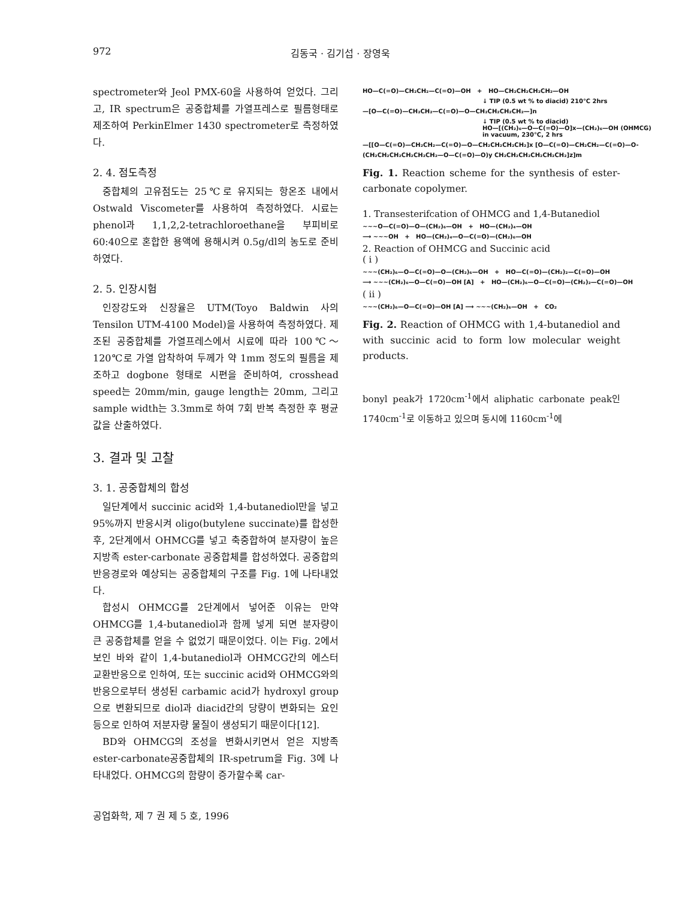972 김동국 · 김기섭 · 장영욱
spectrometer와 Jeol PMX-60을 사용하여 얻었다. 그리고, IR spectrum은 공중합체를 가열프레스로 필름형태로 제조하여 PerkinElmer 1430 spectrometer로 측정하였다.
2. 4. 점도측정
중합체의 고유점도는 25℃로 유지되는 항온조 내에서 Ostwald Viscometer를 사용하여 측정하였다. 시료는 phenol과 1,1,2,2-tetrachloroethane을 부피비로 60:40으로 혼합한 용액에 용해시켜 0.5g/dl의 농도로 준비하였다.
2. 5. 인장시험
인장강도와 신장율은 UTM(Toyo Baldwin 사의 Tensilon UTM-4100 Model)을 사용하여 측정하였다. 제조된 공중합체를 가열프레스에서 시료에 따라 100℃～120℃로 가열 압착하여 두께가 약 1mm 정도의 필름을 제조하고 dogbone 형태로 시편을 준비하여, crosshead speed는 20mm/min, gauge length는 20mm, 그리고 sample width는 3.3mm로 하여 7회 반복 측정한 후 평균값을 산출하였다.
3. 결과 및 고찰
3. 1. 공중합체의 합성
일단계에서 succinic acid와 1,4-butanediol만을 넣고 95%까지 반응시켜 oligo(butylene succinate)를 합성한 후, 2단계에서 OHMCG를 넣고 축중합하여 분자량이 높은 지방족 ester-carbonate 공중합체를 합성하였다. 공중합의 반응경로와 예상되는 공중합체의 구조를 Fig. 1에 나타내었다.
합성시 OHMCG를 2단계에서 넣어준 이유는 만약 OHMCG를 1,4-butanediol과 함께 넣게 되면 분자량이 큰 공중합체를 얻을 수 없었기 때문이었다. 이는 Fig. 2에서 보인 바와 같이 1,4-butanediol과 OHMCG간의 에스터 교환반응으로 인하여, 또는 succinic acid와 OHMCG와의 반응으로부터 생성된 carbamic acid가 hydroxyl group으로 변환되므로 diol과 diacid간의 당량이 변화되는 요인 등으로 인하여 저분자량 물질이 생성되기 때문이다[12].
BD와 OHMCG의 조성을 변화시키면서 얻은 지방족 ester-carbonate공중합체의 IR-spetrum을 Fig. 3에 나타내었다. OHMCG의 함량이 증가할수록 car-
HO—C(=O)—CH₂CH₂—C(=O)—OH + HO—CH₂CH₂CH₂CH₂—OH
↓ TIP (0.5 wt % to diacid) 210℃ 2hrs
—[O—C(=O)—CH₂CH₂—C(=O)—O—CH₂CH₂CH₂CH₂—]n
↓ TIP (0.5 wt % to diacid)
HO—[(CH₂)₆—O—C(=O)—O]x—(CH₂)₆—OH (OHMCG)
in vacuum, 230℃, 2 hrs
—[[O—C(=O)—CH₂CH₂—C(=O)—O—CH₂CH₂CH₂CH₂]x [O—C(=O)—CH₂CH₂—C(=O)—O-
(CH₂CH₂CH₂CH₂CH₂CH₂—O—C(=O)—O)y CH₂CH₂CH₂CH₂CH₂CH₂]z]m
Fig. 1. Reaction scheme for the synthesis of ester-carbonate copolymer.
1. Transesterifcation of OHMCG and 1,4-Butanediol
~~~O—C(=O)—O—(CH₂)₆—OH + HO—(CH₂)₄—OH
⟶ ~~~OH + HO—(CH₂)₄—O—C(=O)—(CH₂)₆—OH
2. Reaction of OHMCG and Succinic acid
( i )
~~~(CH₂)₆—O—C(=O)—O—(CH₂)₆—OH + HO—C(=O)—(CH₂)₂—C(=O)—OH
⟶ ~~~(CH₂)₆—O—C(=O)—OH [A] + HO—(CH₂)₆—O—C(=O)—(CH₂)₂—C(=O)—OH
( ii )
~~~(CH₂)₆—O—C(=O)—OH [A] ⟶ ~~~(CH₂)₆—OH + CO₂
Fig. 2. Reaction of OHMCG with 1,4-butanediol and with succinic acid to form low molecular weight products.
bonyl peak가 1720cm<sup>-1</sup>에서 aliphatic carbonate peak인 1740cm<sup>-1</sup>로 이동하고 있으며 동시에 1160cm<sup>-1</sup>에
공업화학, 제 7 권 제 5 호, 1996